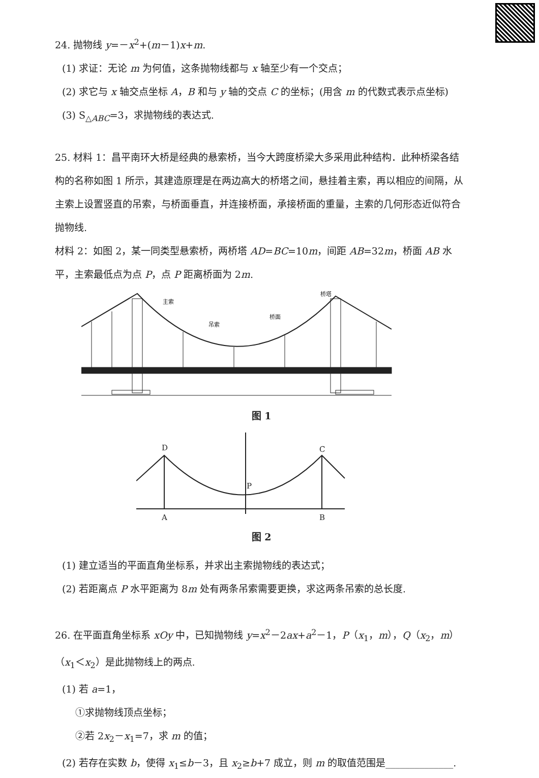24. 抛物线 y=－x<sup>2</sup>+(m－1)x+m.
(1) 求证：无论 m 为何值，这条抛物线都与 x 轴至少有一个交点；
(2) 求它与 x 轴交点坐标 A，B 和与 y 轴的交点 C 的坐标；(用含 m 的代数式表示点坐标)
(3) S<sub>△ABC</sub>=3，求抛物线的表达式.
25. 材料 1：昌平南环大桥是经典的悬索桥，当今大跨度桥梁大多采用此种结构．此种桥梁各结构的名称如图 1 所示，其建造原理是在两边高大的桥塔之间，悬挂着主索，再以相应的间隔，从主索上设置竖直的吊索，与桥面垂直，并连接桥面，承接桥面的重量，主索的几何形态近似符合抛物线.
材料 2：如图 2，某一同类型悬索桥，两桥塔 AD=BC=10m，间距 AB=32m，桥面 AB 水平，主索最低点为点 P，点 P 距离桥面为 2m.
主索
吊索
桥面
桥塔
图 1
D
C
P
A
B
图 2
(1) 建立适当的平面直角坐标系，并求出主索抛物线的表达式；
(2) 若距离点 P 水平距离为 8m 处有两条吊索需要更换，求这两条吊索的总长度.
26. 在平面直角坐标系 xOy 中，已知抛物线 y=x<sup>2</sup>－2ax+a<sup>2</sup>－1，P（x<sub>1</sub>，m），Q（x<sub>2</sub>，m）（x<sub>1</sub>＜x<sub>2</sub>）是此抛物线上的两点.
(1) 若 a=1，
①求抛物线顶点坐标；
②若 2x<sub>2</sub>－x<sub>1</sub>=7，求 m 的值；
(2) 若存在实数 b，使得 x<sub>1</sub>≤b－3，且 x<sub>2</sub>≥b+7 成立，则 m 的取值范围是______________.